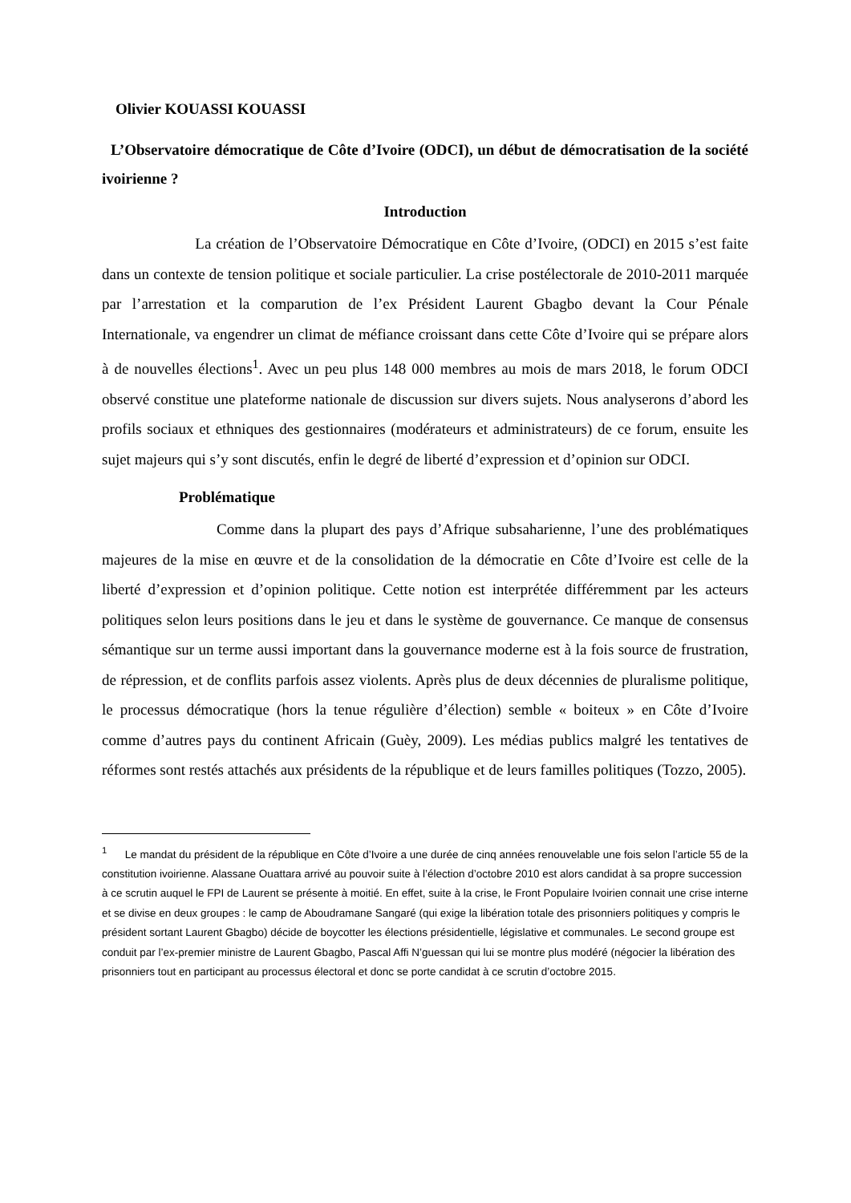Olivier KOUASSI KOUASSI
L’Observatoire démocratique de Côte d’Ivoire (ODCI), un début de démocratisation de la société ivoirienne ?
Introduction
La création de l’Observatoire Démocratique en Côte d’Ivoire, (ODCI) en 2015 s’est faite dans un contexte de tension politique et sociale particulier. La crise postélectorale de 2010-2011 marquée par l’arrestation et la comparution de l’ex Président Laurent Gbagbo devant la Cour Pénale Internationale, va engendrer un climat de méfiance croissant dans cette Côte d’Ivoire qui se prépare alors à de nouvelles élections<sup>1</sup>. Avec un peu plus 148 000 membres au mois de mars 2018, le forum ODCI observé constitue une plateforme nationale de discussion sur divers sujets. Nous analyserons d’abord les profils sociaux et ethniques des gestionnaires (modérateurs et administrateurs) de ce forum, ensuite les sujet majeurs qui s’y sont discutés, enfin le degré de liberté d’expression et d’opinion sur ODCI.
Problématique
Comme dans la plupart des pays d’Afrique subsaharienne, l’une des problématiques majeures de la mise en œuvre et de la consolidation de la démocratie en Côte d’Ivoire est celle de la liberté d’expression et d’opinion politique. Cette notion est interprétée différemment par les acteurs politiques selon leurs positions dans le jeu et dans le système de gouvernance. Ce manque de consensus sémantique sur un terme aussi important dans la gouvernance moderne est à la fois source de frustration, de répression, et de conflits parfois assez violents. Après plus de deux décennies de pluralisme politique, le processus démocratique (hors la tenue régulière d’élection) semble « boiteux » en Côte d’Ivoire comme d’autres pays du continent Africain (Guèy, 2009). Les médias publics malgré les tentatives de réformes sont restés attachés aux présidents de la république et de leurs familles politiques (Tozzo, 2005).
<sup>1</sup> Le mandat du président de la république en Côte d’Ivoire a une durée de cinq années renouvelable une fois selon l’article 55 de la constitution ivoirienne. Alassane Ouattara arrivé au pouvoir suite à l’élection d’octobre 2010 est alors candidat à sa propre succession à ce scrutin auquel le FPI de Laurent se présente à moitié. En effet, suite à la crise, le Front Populaire Ivoirien connait une crise interne et se divise en deux groupes : le camp de Aboudramane Sangaré (qui exige la libération totale des prisonniers politiques y compris le président sortant Laurent Gbagbo) décide de boycotter les élections présidentielle, législative et communales. Le second groupe est conduit par l’ex-premier ministre de Laurent Gbagbo, Pascal Affi N’guessan qui lui se montre plus modéré (négocier la libération des prisonniers tout en participant au processus électoral et donc se porte candidat à ce scrutin d’octobre 2015.